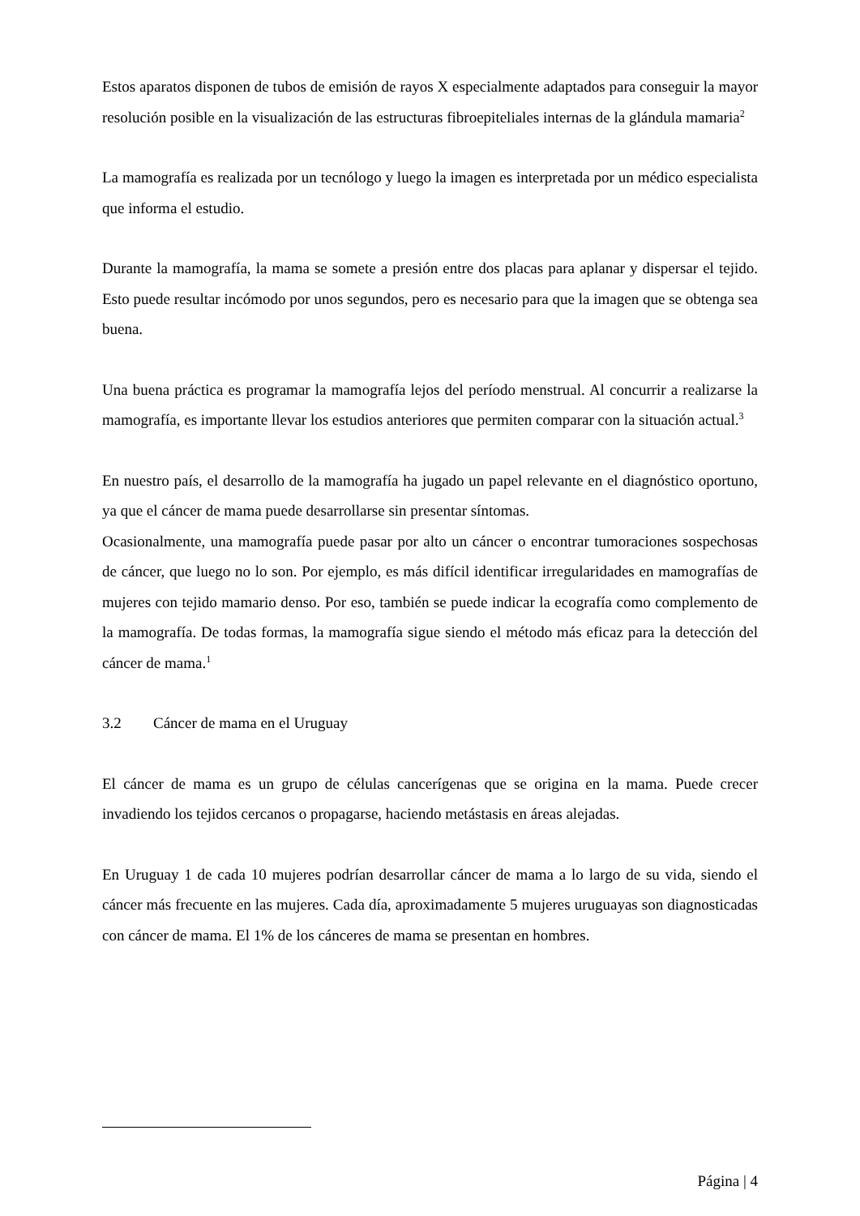Estos aparatos disponen de tubos de emisión de rayos X especialmente adaptados para conseguir la mayor resolución posible en la visualización de las estructuras fibroepiteliales internas de la glándula mamaria<sup>2</sup>
La mamografía es realizada por un tecnólogo y luego la imagen es interpretada por un médico especialista que informa el estudio.
Durante la mamografía, la mama se somete a presión entre dos placas para aplanar y dispersar el tejido. Esto puede resultar incómodo por unos segundos, pero es necesario para que la imagen que se obtenga sea buena.
Una buena práctica es programar la mamografía lejos del período menstrual. Al concurrir a realizarse la mamografía, es importante llevar los estudios anteriores que permiten comparar con la situación actual.<sup>3</sup>
En nuestro país, el desarrollo de la mamografía ha jugado un papel relevante en el diagnóstico oportuno, ya que el cáncer de mama puede desarrollarse sin presentar síntomas.
Ocasionalmente, una mamografía puede pasar por alto un cáncer o encontrar tumoraciones sospechosas de cáncer, que luego no lo son. Por ejemplo, es más difícil identificar irregularidades en mamografías de mujeres con tejido mamario denso. Por eso, también se puede indicar la ecografía como complemento de la mamografía. De todas formas, la mamografía sigue siendo el método más eficaz para la detección del cáncer de mama.<sup>1</sup>
3.2 Cáncer de mama en el Uruguay
El cáncer de mama es un grupo de células cancerígenas que se origina en la mama. Puede crecer invadiendo los tejidos cercanos o propagarse, haciendo metástasis en áreas alejadas.
En Uruguay 1 de cada 10 mujeres podrían desarrollar cáncer de mama a lo largo de su vida, siendo el cáncer más frecuente en las mujeres. Cada día, aproximadamente 5 mujeres uruguayas son diagnosticadas con cáncer de mama. El 1% de los cánceres de mama se presentan en hombres.
Página | 4